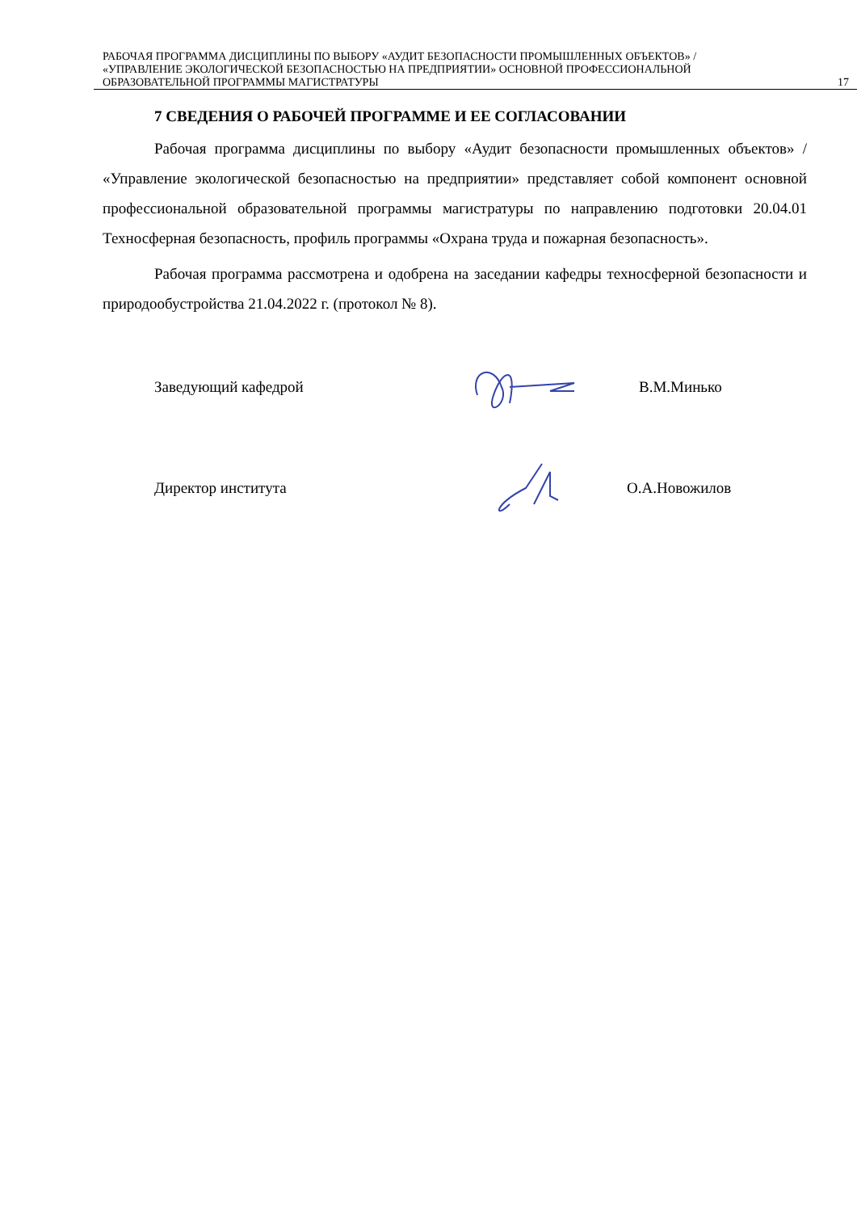РАБОЧАЯ ПРОГРАММА ДИСЦИПЛИНЫ ПО ВЫБОРУ «АУДИТ БЕЗОПАСНОСТИ ПРОМЫШЛЕННЫХ ОБЪЕКТОВ» / «УПРАВЛЕНИЕ ЭКОЛОГИЧЕСКОЙ БЕЗОПАСНОСТЬЮ НА ПРЕДПРИЯТИИ» ОСНОВНОЙ ПРОФЕССИОНАЛЬНОЙ ОБРАЗОВАТЕЛЬНОЙ ПРОГРАММЫ МАГИСТРАТУРЫ
17
7 СВЕДЕНИЯ О РАБОЧЕЙ ПРОГРАММЕ И ЕЕ СОГЛАСОВАНИИ
Рабочая программа дисциплины по выбору «Аудит безопасности промышленных объектов» / «Управление экологической безопасностью на предприятии» представляет собой компонент основной профессиональной образовательной программы магистратуры по направлению подготовки 20.04.01 Техносферная безопасность, профиль программы «Охрана труда и пожарная безопасность».
Рабочая программа рассмотрена и одобрена на заседании кафедры техносферной безопасности и природообустройства 21.04.2022 г. (протокол № 8).
Заведующий кафедрой В.М.Минько
Директор института О.А.Новожилов